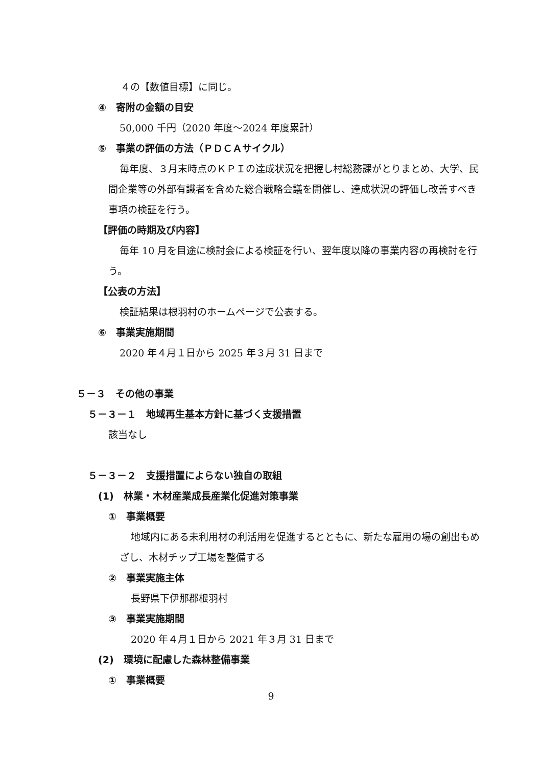４の【数値目標】に同じ。
④　寄附の金額の目安
50,000 千円（2020 年度～2024 年度累計）
⑤　事業の評価の方法（ＰＤＣＡサイクル）
毎年度、３月末時点のＫＰＩの達成状況を把握し村総務課がとりまとめ、大学、民間企業等の外部有識者を含めた総合戦略会議を開催し、達成状況の評価し改善すべき事項の検証を行う。
【評価の時期及び内容】
毎年 10 月を目途に検討会による検証を行い、翌年度以降の事業内容の再検討を行う。
【公表の方法】
検証結果は根羽村のホームページで公表する。
⑥　事業実施期間
2020 年４月１日から 2025 年３月 31 日まで
５－３　その他の事業
５－３－１　地域再生基本方針に基づく支援措置
該当なし
５－３－２　支援措置によらない独自の取組
(1)　林業・木材産業成長産業化促進対策事業
①　事業概要
地域内にある未利用材の利活用を促進するとともに、新たな雇用の場の創出もめざし、木材チップ工場を整備する
②　事業実施主体
長野県下伊那郡根羽村
③　事業実施期間
2020 年４月１日から 2021 年３月 31 日まで
(2)　環境に配慮した森林整備事業
①　事業概要
9